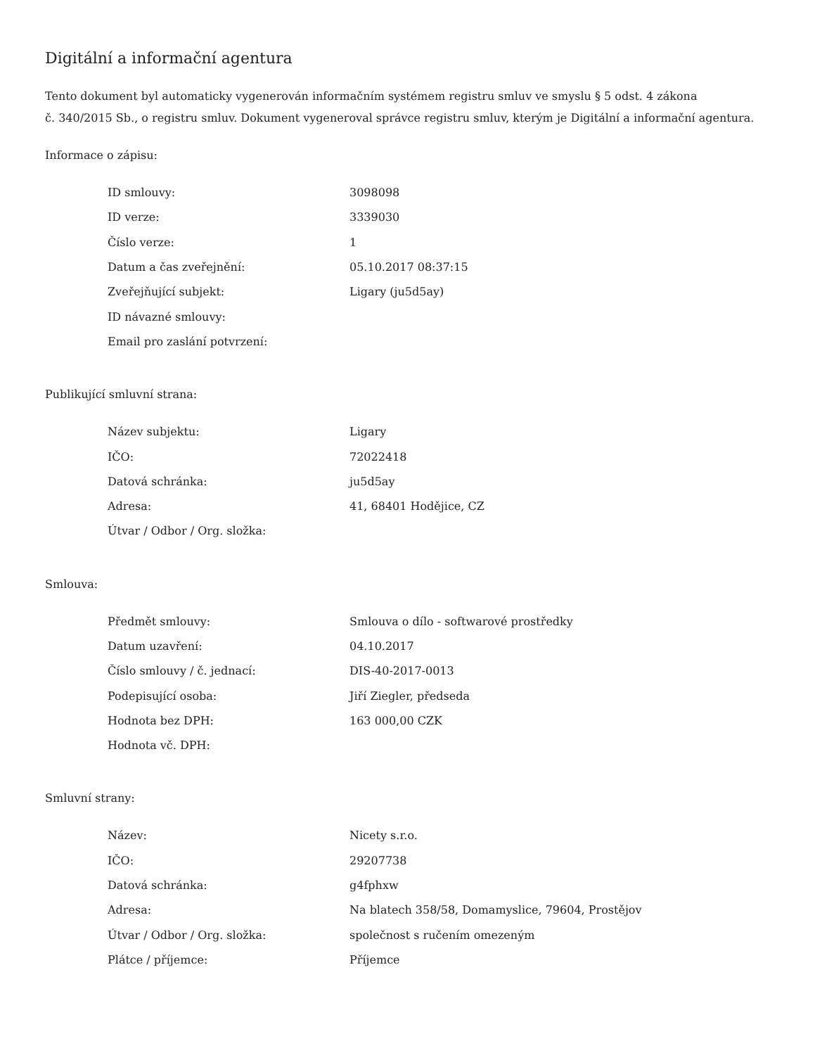Digitální a informační agentura
Tento dokument byl automaticky vygenerován informačním systémem registru smluv ve smyslu § 5 odst. 4 zákona
č. 340/2015 Sb., o registru smluv. Dokument vygeneroval správce registru smluv, kterým je Digitální a informační agentura.
Informace o zápisu:
| ID smlouvy: | 3098098 |
| ID verze: | 3339030 |
| Číslo verze: | 1 |
| Datum a čas zveřejnění: | 05.10.2017 08:37:15 |
| Zveřejňující subjekt: | Ligary (ju5d5ay) |
| ID návazné smlouvy: | |
| Email pro zaslání potvrzení: | |
Publikující smluvní strana:
| Název subjektu: | Ligary |
| IČO: | 72022418 |
| Datová schránka: | ju5d5ay |
| Adresa: | 41, 68401 Hodějice, CZ |
| Útvar / Odbor / Org. složka: | |
Smlouva:
| Předmět smlouvy: | Smlouva o dílo - softwarové prostředky |
| Datum uzavření: | 04.10.2017 |
| Číslo smlouvy / č. jednací: | DIS-40-2017-0013 |
| Podepisující osoba: | Jiří Ziegler, předseda |
| Hodnota bez DPH: | 163 000,00 CZK |
| Hodnota vč. DPH: | |
Smluvní strany:
| Název: | Nicety s.r.o. |
| IČO: | 29207738 |
| Datová schránka: | g4fphxw |
| Adresa: | Na blatech 358/58, Domamyslice, 79604, Prostějov |
| Útvar / Odbor / Org. složka: | společnost s ručením omezeným |
| Plátce / příjemce: | Příjemce |